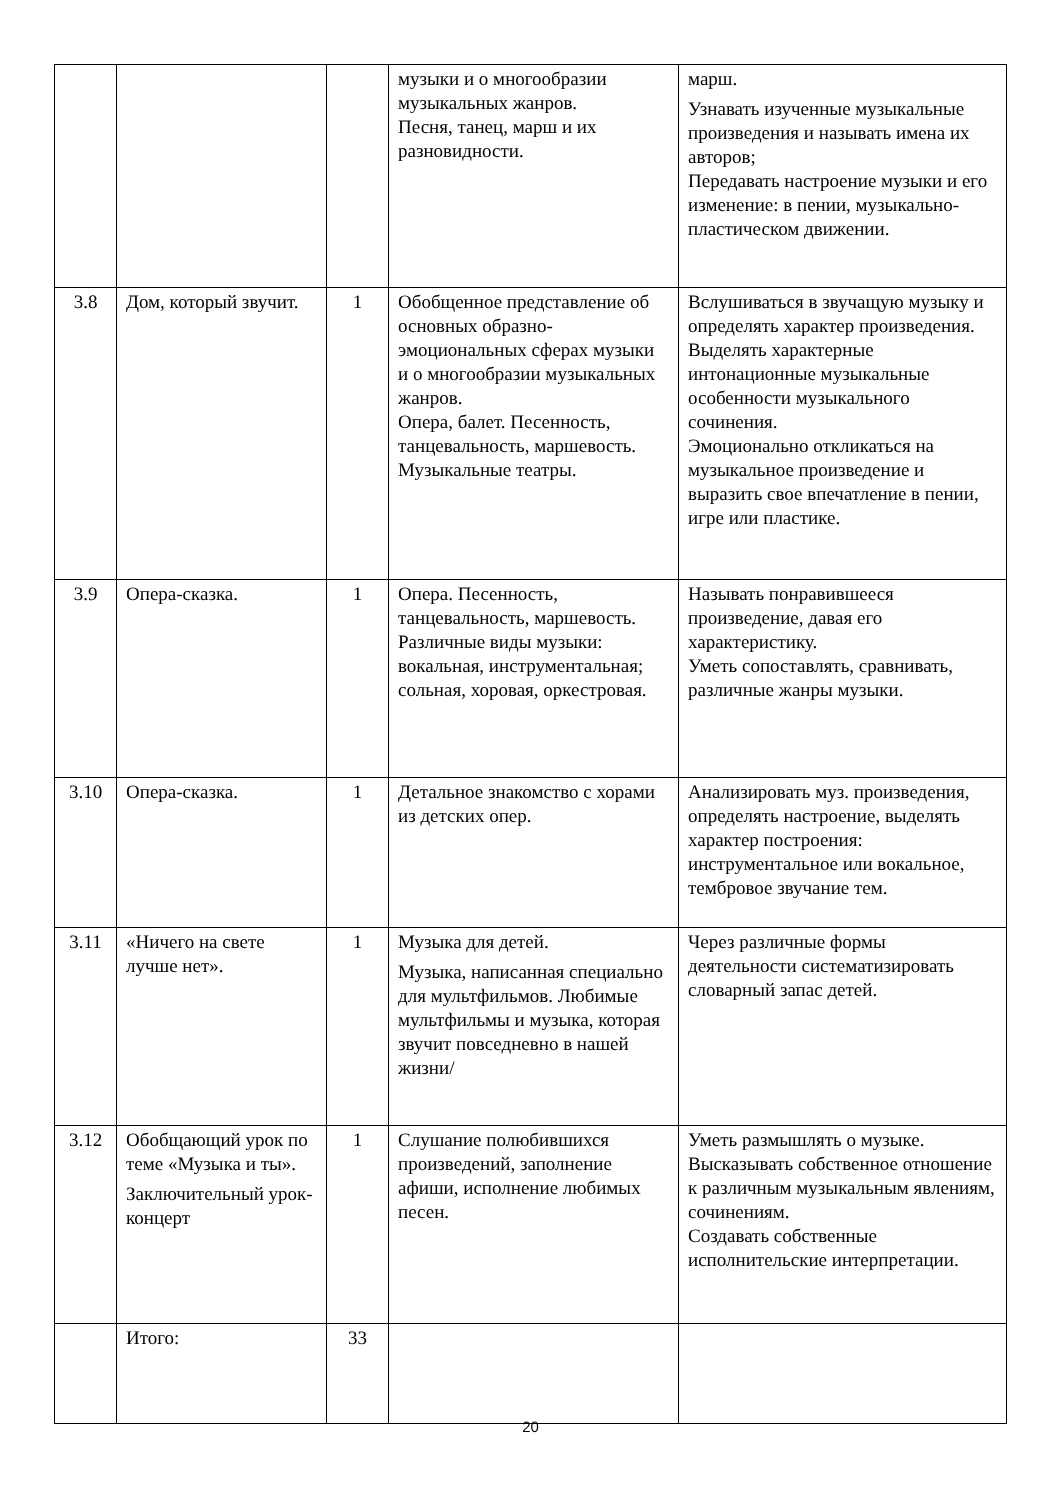| | | | музыки и о многообразии музыкальных жанров. Песня, танец, марш и их разновидности. | марш. Узнавать изученные музыкальные произведения и называть имена их авторов; Передавать настроение музыки и его изменение: в пении, музыкально-пластическом движении. |
| 3.8 | Дом, который звучит. | 1 | Обобщенное представление об основных образно-эмоциональных сферах музыки и о многообразии музыкальных жанров. Опера, балет. Песенность, танцевальность, маршевость. Музыкальные театры. | Вслушиваться в звучащую музыку и определять характер произведения. Выделять характерные интонационные музыкальные особенности музыкального сочинения. Эмоционально откликаться на музыкальное произведение и выразить свое впечатление в пении, игре или пластике. |
| 3.9 | Опера-сказка. | 1 | Опера. Песенность, танцевальность, маршевость. Различные виды музыки: вокальная, инструментальная; сольная, хоровая, оркестровая. | Называть понравившееся произведение, давая его характеристику. Уметь сопоставлять, сравнивать, различные жанры музыки. |
| 3.10 | Опера-сказка. | 1 | Детальное знакомство с хорами из детских опер. | Анализировать муз. произведения, определять настроение, выделять характер построения: инструментальное или вокальное, тембровое звучание тем. |
| 3.11 | «Ничего на свете лучше нет». | 1 | Музыка для детей. Музыка, написанная специально для мультфильмов. Любимые мультфильмы и музыка, которая звучит повседневно в нашей жизни/ | Через различные формы деятельности систематизировать словарный запас детей. |
| 3.12 | Обобщающий урок по теме «Музыка и ты». Заключительный урок-концерт | 1 | Слушание полюбившихся произведений, заполнение афиши, исполнение любимых песен. | Уметь размышлять о музыке. Высказывать собственное отношение к различным музыкальным явлениям, сочинениям. Создавать собственные исполнительские интерпретации. |
| | Итого: | 33 | | |
20